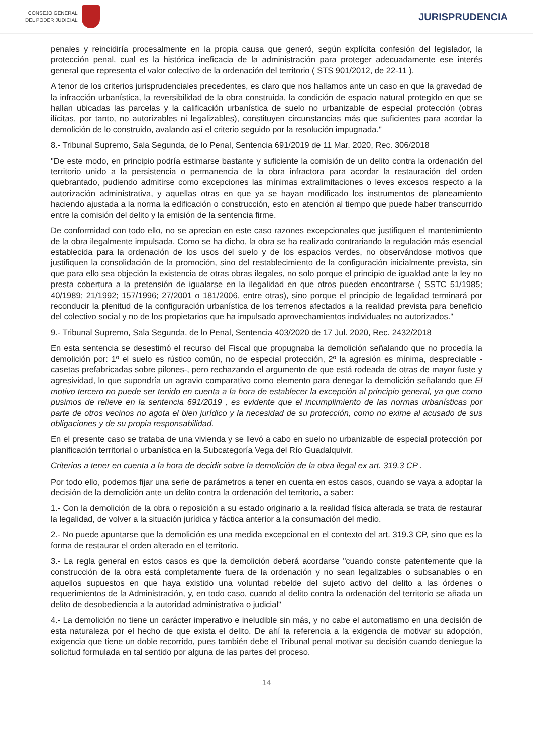CONSEJO GENERAL
DEL PODER JUDICIAL
JURISPRUDENCIA
penales y reincidiría procesalmente en la propia causa que generó, según explícita confesión del legislador, la protección penal, cual es la histórica ineficacia de la administración para proteger adecuadamente ese interés general que representa el valor colectivo de la ordenación del territorio ( STS 901/2012, de 22-11 ).
A tenor de los criterios jurisprudenciales precedentes, es claro que nos hallamos ante un caso en que la gravedad de la infracción urbanística, la reversibilidad de la obra construida, la condición de espacio natural protegido en que se hallan ubicadas las parcelas y la calificación urbanística de suelo no urbanizable de especial protección (obras ilícitas, por tanto, no autorizables ni legalizables), constituyen circunstancias más que suficientes para acordar la demolición de lo construido, avalando así el criterio seguido por la resolución impugnada."
8.- Tribunal Supremo, Sala Segunda, de lo Penal, Sentencia 691/2019 de 11 Mar. 2020, Rec. 306/2018
"De este modo, en principio podría estimarse bastante y suficiente la comisión de un delito contra la ordenación del territorio unido a la persistencia o permanencia de la obra infractora para acordar la restauración del orden quebrantado, pudiendo admitirse como excepciones las mínimas extralimitaciones o leves excesos respecto a la autorización administrativa, y aquellas otras en que ya se hayan modificado los instrumentos de planeamiento haciendo ajustada a la norma la edificación o construcción, esto en atención al tiempo que puede haber transcurrido entre la comisión del delito y la emisión de la sentencia firme.
De conformidad con todo ello, no se aprecian en este caso razones excepcionales que justifiquen el mantenimiento de la obra ilegalmente impulsada. Como se ha dicho, la obra se ha realizado contrariando la regulación más esencial establecida para la ordenación de los usos del suelo y de los espacios verdes, no observándose motivos que justifiquen la consolidación de la promoción, sino del restablecimiento de la configuración inicialmente prevista, sin que para ello sea objeción la existencia de otras obras ilegales, no solo porque el principio de igualdad ante la ley no presta cobertura a la pretensión de igualarse en la ilegalidad en que otros pueden encontrarse ( SSTC 51/1985; 40/1989; 21/1992; 157/1996; 27/2001 o 181/2006, entre otras), sino porque el principio de legalidad terminará por reconducir la plenitud de la configuración urbanística de los terrenos afectados a la realidad prevista para beneficio del colectivo social y no de los propietarios que ha impulsado aprovechamientos individuales no autorizados."
9.- Tribunal Supremo, Sala Segunda, de lo Penal, Sentencia 403/2020 de 17 Jul. 2020, Rec. 2432/2018
En esta sentencia se desestimó el recurso del Fiscal que propugnaba la demolición señalando que no procedía la demolición por: 1º el suelo es rústico común, no de especial protección, 2º la agresión es mínima, despreciable -casetas prefabricadas sobre pilones-, pero rechazando el argumento de que está rodeada de otras de mayor fuste y agresividad, lo que supondría un agravio comparativo como elemento para denegar la demolición señalando que El motivo tercero no puede ser tenido en cuenta a la hora de establecer la excepción al principio general, ya que como pusimos de relieve en la sentencia 691/2019 , es evidente que el incumplimiento de las normas urbanísticas por parte de otros vecinos no agota el bien jurídico y la necesidad de su protección, como no exime al acusado de sus obligaciones y de su propia responsabilidad.
En el presente caso se trataba de una vivienda y se llevó a cabo en suelo no urbanizable de especial protección por planificación territorial o urbanística en la Subcategoría Vega del Río Guadalquivir.
Criterios a tener en cuenta a la hora de decidir sobre la demolición de la obra ilegal ex art. 319.3 CP .
Por todo ello, podemos fijar una serie de parámetros a tener en cuenta en estos casos, cuando se vaya a adoptar la decisión de la demolición ante un delito contra la ordenación del territorio, a saber:
1.- Con la demolición de la obra o reposición a su estado originario a la realidad física alterada se trata de restaurar la legalidad, de volver a la situación jurídica y fáctica anterior a la consumación del medio.
2.- No puede apuntarse que la demolición es una medida excepcional en el contexto del art. 319.3 CP, sino que es la forma de restaurar el orden alterado en el territorio.
3.- La regla general en estos casos es que la demolición deberá acordarse "cuando conste patentemente que la construcción de la obra está completamente fuera de la ordenación y no sean legalizables o subsanables o en aquellos supuestos en que haya existido una voluntad rebelde del sujeto activo del delito a las órdenes o requerimientos de la Administración, y, en todo caso, cuando al delito contra la ordenación del territorio se añada un delito de desobediencia a la autoridad administrativa o judicial"
4.- La demolición no tiene un carácter imperativo e ineludible sin más, y no cabe el automatismo en una decisión de esta naturaleza por el hecho de que exista el delito. De ahí la referencia a la exigencia de motivar su adopción, exigencia que tiene un doble recorrido, pues también debe el Tribunal penal motivar su decisión cuando deniegue la solicitud formulada en tal sentido por alguna de las partes del proceso.
14